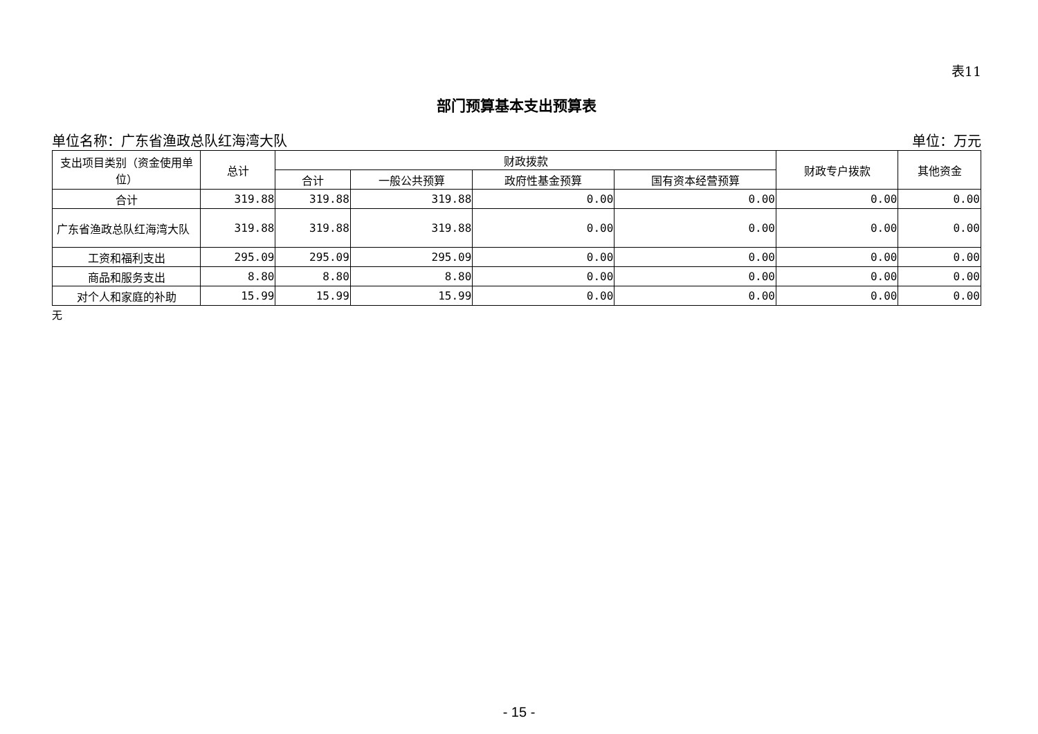表11
部门预算基本支出预算表
单位名称：广东省渔政总队红海湾大队 单位：万元
| 支出项目类别（资金使用单位） | 总计 | 财政拨款 | | | | 财政专户拨款 | 其他资金 |
| --- | --- | --- | --- | --- | --- | --- | --- |
| | | 合计 | 一般公共预算 | 政府性基金预算 | 国有资本经营预算 | | |
| 合计 | 319.88 | 319.88 | 319.88 | 0.00 | 0.00 | 0.00 | 0.00 |
| 广东省渔政总队红海湾大队 | 319.88 | 319.88 | 319.88 | 0.00 | 0.00 | 0.00 | 0.00 |
| 工资和福利支出 | 295.09 | 295.09 | 295.09 | 0.00 | 0.00 | 0.00 | 0.00 |
| 商品和服务支出 | 8.80 | 8.80 | 8.80 | 0.00 | 0.00 | 0.00 | 0.00 |
| 对个人和家庭的补助 | 15.99 | 15.99 | 15.99 | 0.00 | 0.00 | 0.00 | 0.00 |
无
- 15 -